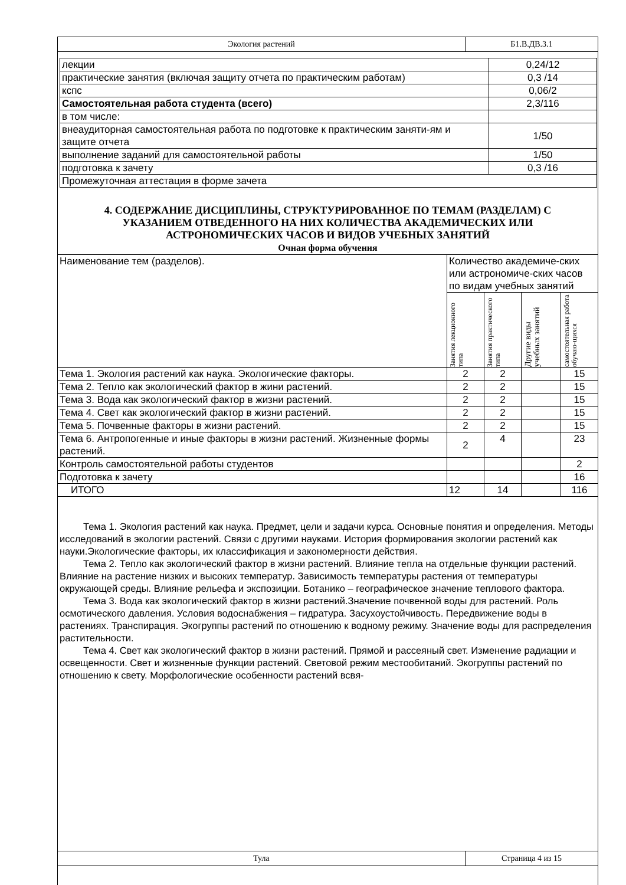| Экология растений | Б1.В.ДВ.3.1 |
| лекции | 0,24/12 |
| практические занятия (включая защиту отчета по практическим работам) | 0,3 /14 |
| кспс | 0,06/2 |
| Самостоятельная работа студента (всего) | 2,3/116 |
| в том числе: | |
| внеаудиторная самостоятельная работа по подготовке к практическим заняти-ям и защите отчета | 1/50 |
| выполнение заданий для самостоятельной работы | 1/50 |
| подготовка к зачету | 0,3 /16 |
| Промежуточная аттестация в форме зачета | |
4. СОДЕРЖАНИЕ ДИСЦИПЛИНЫ, СТРУКТУРИРОВАННОЕ ПО ТЕМАМ (РАЗДЕЛАМ) С УКАЗАНИЕМ ОТВЕДЕННОГО НА НИХ КОЛИЧЕСТВА АКАДЕМИЧЕСКИХ ИЛИ АСТРОНОМИЧЕСКИХ ЧАСОВ И ВИДОВ УЧЕБНЫХ ЗАНЯТИЙ
Очная форма обучения
| Наименование тем (разделов). | Количество академиче-ских или астрономиче-ских часов по видам учебных занятий | | | |
| | Занятия лекционного типа | Занятия практического типа | Другие виды учебных занятий | самостоятельная работа обучаю-щихся |
| Тема 1. Экология растений как наука. Экологические факторы. | 2 | 2 | | 15 |
| Тема 2. Тепло как экологический фактор в жини растений. | 2 | 2 | | 15 |
| Тема 3. Вода как экологический фактор в жизни растений. | 2 | 2 | | 15 |
| Тема 4. Свет как экологический фактор в жизни растений. | 2 | 2 | | 15 |
| Тема 5. Почвенные факторы в жизни растений. | 2 | 2 | | 15 |
| Тема 6. Антропогенные и иные факторы в жизни растений. Жизненные формы растений. | 2 | 4 | | 23 |
| Контроль самостоятельной работы студентов | | | | 2 |
| Подготовка к зачету | | | | 16 |
| ИТОГО | 12 | 14 | | 116 |
Тема 1. Экология растений как наука. Предмет, цели и задачи курса. Основные понятия и определения. Методы исследований в экологии растений. Связи с другими науками. История формирования экологии растений как науки.Экологические факторы, их классификация и закономерности действия.
Тема 2. Тепло как экологический фактор в жизни растений. Влияние тепла на отдельные функции растений. Влияние на растение низких и высоких температур. Зависимость температуры растения от температуры окружающей среды. Влияние рельефа и экспозиции. Ботанико – географическое значение теплового фактора.
Тема 3. Вода как экологический фактор в жизни растений.Значение почвенной воды для растений. Роль осмотического давления. Условия водоснабжения – гидратура. Засухоустойчивость. Передвижение воды в растениях. Транспирация. Экогруппы растений по отношению к водному режиму. Значение воды для распределения растительности.
Тема 4. Свет как экологический фактор в жизни растений. Прямой и рассеяный свет. Изменение радиации и освещенности. Свет и жизненные функции растений. Световой режим местообитаний. Экогруппы растений по отношению к свету. Морфологические особенности растений всвя-
| Тула | Страница 4 из 15 |